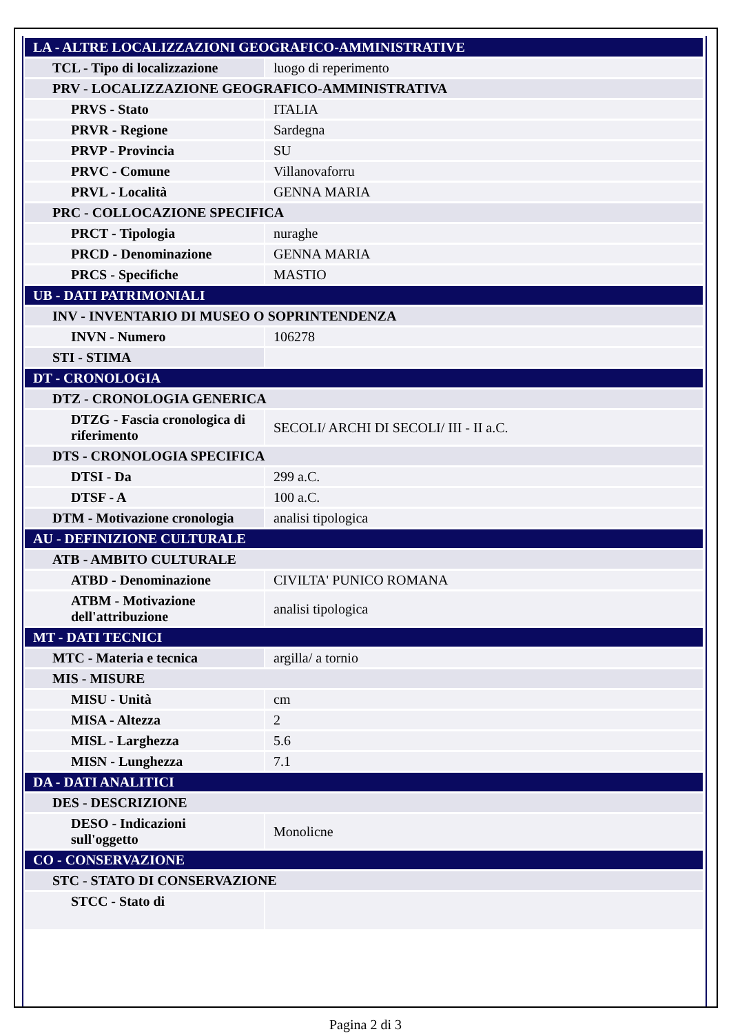| LA - ALTRE LOCALIZZAZIONI GEOGRAFICO-AMMINISTRATIVE | |
| TCL - Tipo di localizzazione | luogo di reperimento |
| PRV - LOCALIZZAZIONE GEOGRAFICO-AMMINISTRATIVA | |
| PRVS - Stato | ITALIA |
| PRVR - Regione | Sardegna |
| PRVP - Provincia | SU |
| PRVC - Comune | Villanovaforru |
| PRVL - Località | GENNA MARIA |
| PRC - COLLOCAZIONE SPECIFICA | |
| PRCT - Tipologia | nuraghe |
| PRCD - Denominazione | GENNA MARIA |
| PRCS - Specifiche | MASTIO |
| UB - DATI PATRIMONIALI | |
| INV - INVENTARIO DI MUSEO O SOPRINTENDENZA | |
| INVN - Numero | 106278 |
| STI - STIMA | |
| DT - CRONOLOGIA | |
| DTZ - CRONOLOGIA GENERICA | |
| DTZG - Fascia cronologica di riferimento | SECOLI/ ARCHI DI SECOLI/ III - II a.C. |
| DTS - CRONOLOGIA SPECIFICA | |
| DTSI - Da | 299 a.C. |
| DTSF - A | 100 a.C. |
| DTM - Motivazione cronologia | analisi tipologica |
| AU - DEFINIZIONE CULTURALE | |
| ATB - AMBITO CULTURALE | |
| ATBD - Denominazione | CIVILTA' PUNICO ROMANA |
| ATBM - Motivazione dell'attribuzione | analisi tipologica |
| MT - DATI TECNICI | |
| MTC - Materia e tecnica | argilla/ a tornio |
| MIS - MISURE | |
| MISU - Unità | cm |
| MISA - Altezza | 2 |
| MISL - Larghezza | 5.6 |
| MISN - Lunghezza | 7.1 |
| DA - DATI ANALITICI | |
| DES - DESCRIZIONE | |
| DESO - Indicazioni sull'oggetto | Monolicne |
| CO - CONSERVAZIONE | |
| STC - STATO DI CONSERVAZIONE | |
| STCC - Stato di | |
Pagina 2 di 3